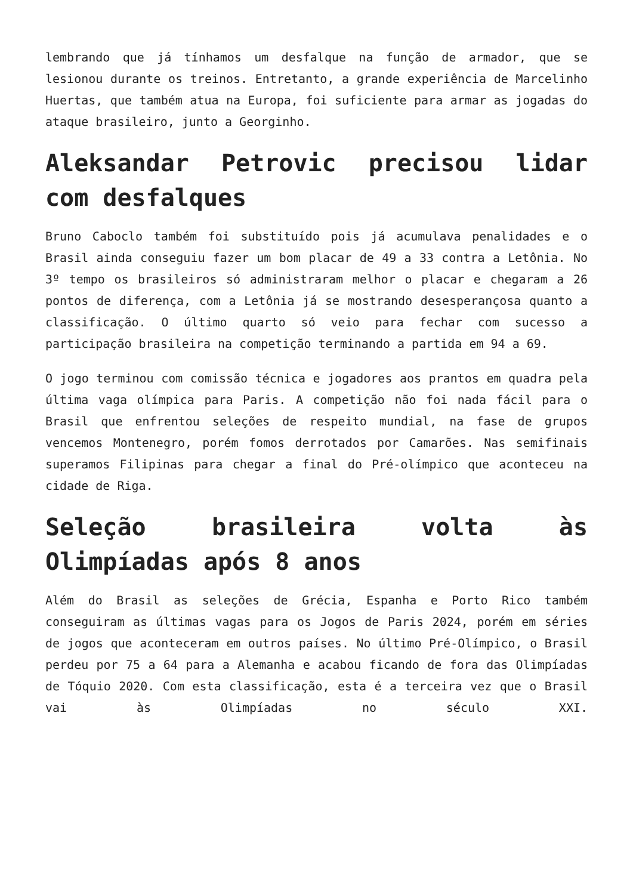lembrando que já tínhamos um desfalque na função de armador, que se lesionou durante os treinos. Entretanto, a grande experiência de Marcelinho Huertas, que também atua na Europa, foi suficiente para armar as jogadas do ataque brasileiro, junto a Georginho.
Aleksandar Petrovic precisou lidar com desfalques
Bruno Caboclo também foi substituído pois já acumulava penalidades e o Brasil ainda conseguiu fazer um bom placar de 49 a 33 contra a Letônia. No 3º tempo os brasileiros só administraram melhor o placar e chegaram a 26 pontos de diferença, com a Letônia já se mostrando desesperançosa quanto a classificação. O último quarto só veio para fechar com sucesso a participação brasileira na competição terminando a partida em 94 a 69.
O jogo terminou com comissão técnica e jogadores aos prantos em quadra pela última vaga olímpica para Paris. A competição não foi nada fácil para o Brasil que enfrentou seleções de respeito mundial, na fase de grupos vencemos Montenegro, porém fomos derrotados por Camarões. Nas semifinais superamos Filipinas para chegar a final do Pré-olímpico que aconteceu na cidade de Riga.
Seleção brasileira volta às Olimpíadas após 8 anos
Além do Brasil as seleções de Grécia, Espanha e Porto Rico também conseguiram as últimas vagas para os Jogos de Paris 2024, porém em séries de jogos que aconteceram em outros países. No último Pré-Olímpico, o Brasil perdeu por 75 a 64 para a Alemanha e acabou ficando de fora das Olimpíadas de Tóquio 2020. Com esta classificação, esta é a terceira vez que o Brasil vai às Olimpíadas no século XXI.